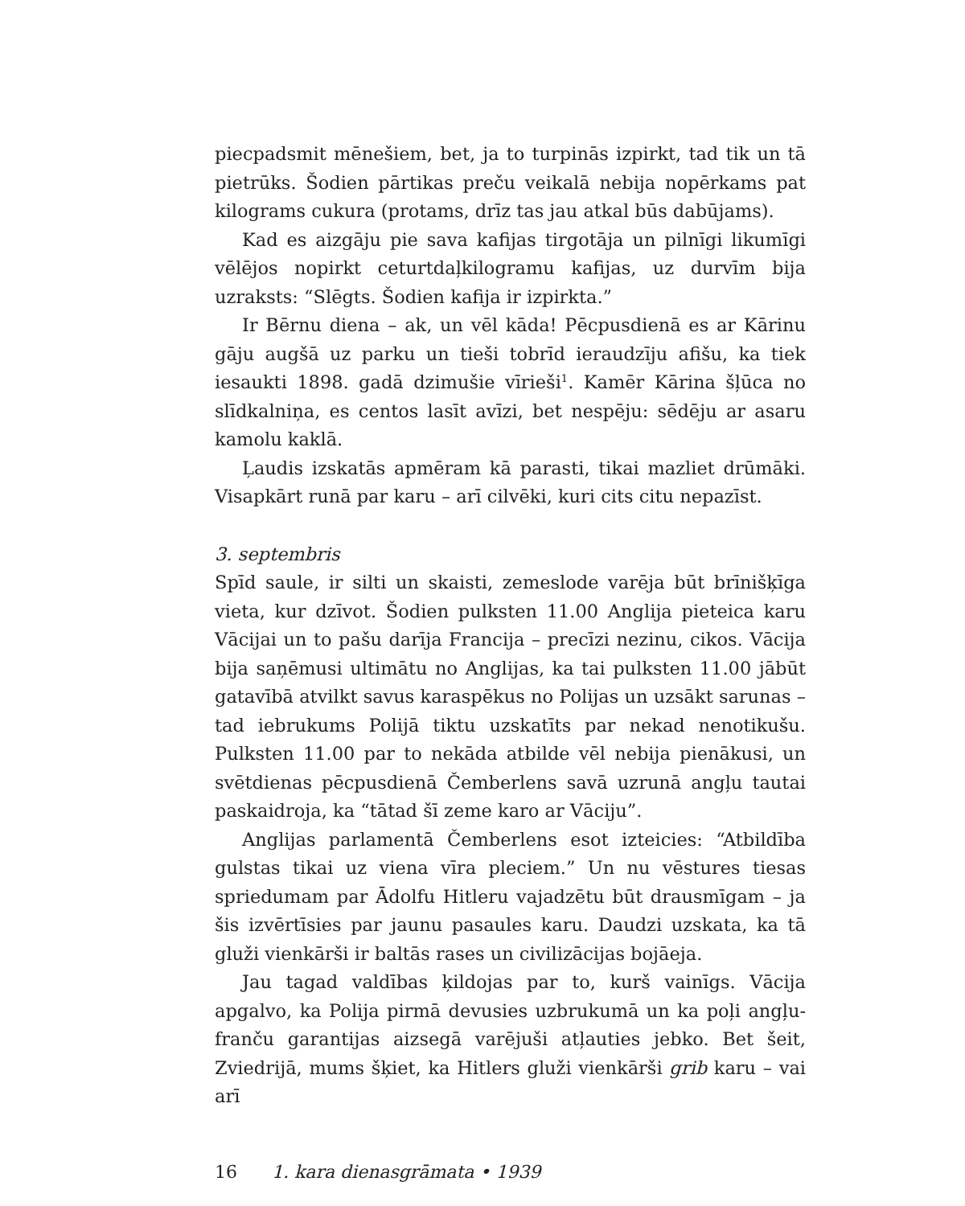piecpadsmit mēnešiem, bet, ja to turpinās izpirkt, tad tik un tā pietrūks. Šodien pārtikas preču veikalā nebija nopērkams pat kilograms cukura (protams, drīz tas jau atkal būs dabūjams).
Kad es aizgāju pie sava kafijas tirgotāja un pilnīgi likumīgi vēlējos nopirkt ceturtdaļkilogramu kafijas, uz durvīm bija uzraksts: “Slēgts. Šodien kafija ir izpirkta.”
Ir Bērnu diena – ak, un vēl kāda! Pēcpusdienā es ar Kārinu gāju augšā uz parku un tieši tobrīd ieraudzīju afišu, ka tiek iesaukti 1898. gadā dzimušie vīrieši<sup>1</sup>. Kamēr Kārina šļūca no slīdkalniņa, es centos lasīt avīzi, bet nespēju: sēdēju ar asaru kamolu kaklā.
Ļaudis izskatās apmēram kā parasti, tikai mazliet drūmāki. Visapkārt runā par karu – arī cilvēki, kuri cits citu nepazīst.
3. septembris
Spīd saule, ir silti un skaisti, zemeslode varēja būt brīnišķīga vieta, kur dzīvot. Šodien pulksten 11.00 Anglija pieteica karu Vācijai un to pašu darīja Francija – precīzi nezinu, cikos. Vācija bija saņēmusi ultimātu no Anglijas, ka tai pulksten 11.00 jābūt gatavībā atvilkt savus karaspēkus no Polijas un uzsākt sarunas – tad iebrukums Polijā tiktu uzskatīts par nekad nenotikušu. Pulksten 11.00 par to nekāda atbilde vēl nebija pienākusi, un svētdienas pēcpusdienā Čemberlens savā uzrunā angļu tautai paskaidroja, ka “tātad šī zeme karo ar Vāciju”.
Anglijas parlamentā Čemberlens esot izteicies: “Atbildība gulstas tikai uz viena vīra pleciem.” Un nu vēstures tiesas spriedumam par Ādolfu Hitleru vajadzētu būt drausmīgam – ja šis izvērtīsies par jaunu pasaules karu. Daudzi uzskata, ka tā gluži vienkārši ir baltās rases un civilizācijas bojāeja.
Jau tagad valdības ķildojas par to, kurš vainīgs. Vācija apgalvo, ka Polija pirmā devusies uzbrukumā un ka poļi angļu-franču garantijas aizsegā varējuši atļauties jebko. Bet šeit, Zviedrijā, mums šķiet, ka Hitlers gluži vienkārši grib karu – vai arī
16 1. kara dienasgrāmata • 1939